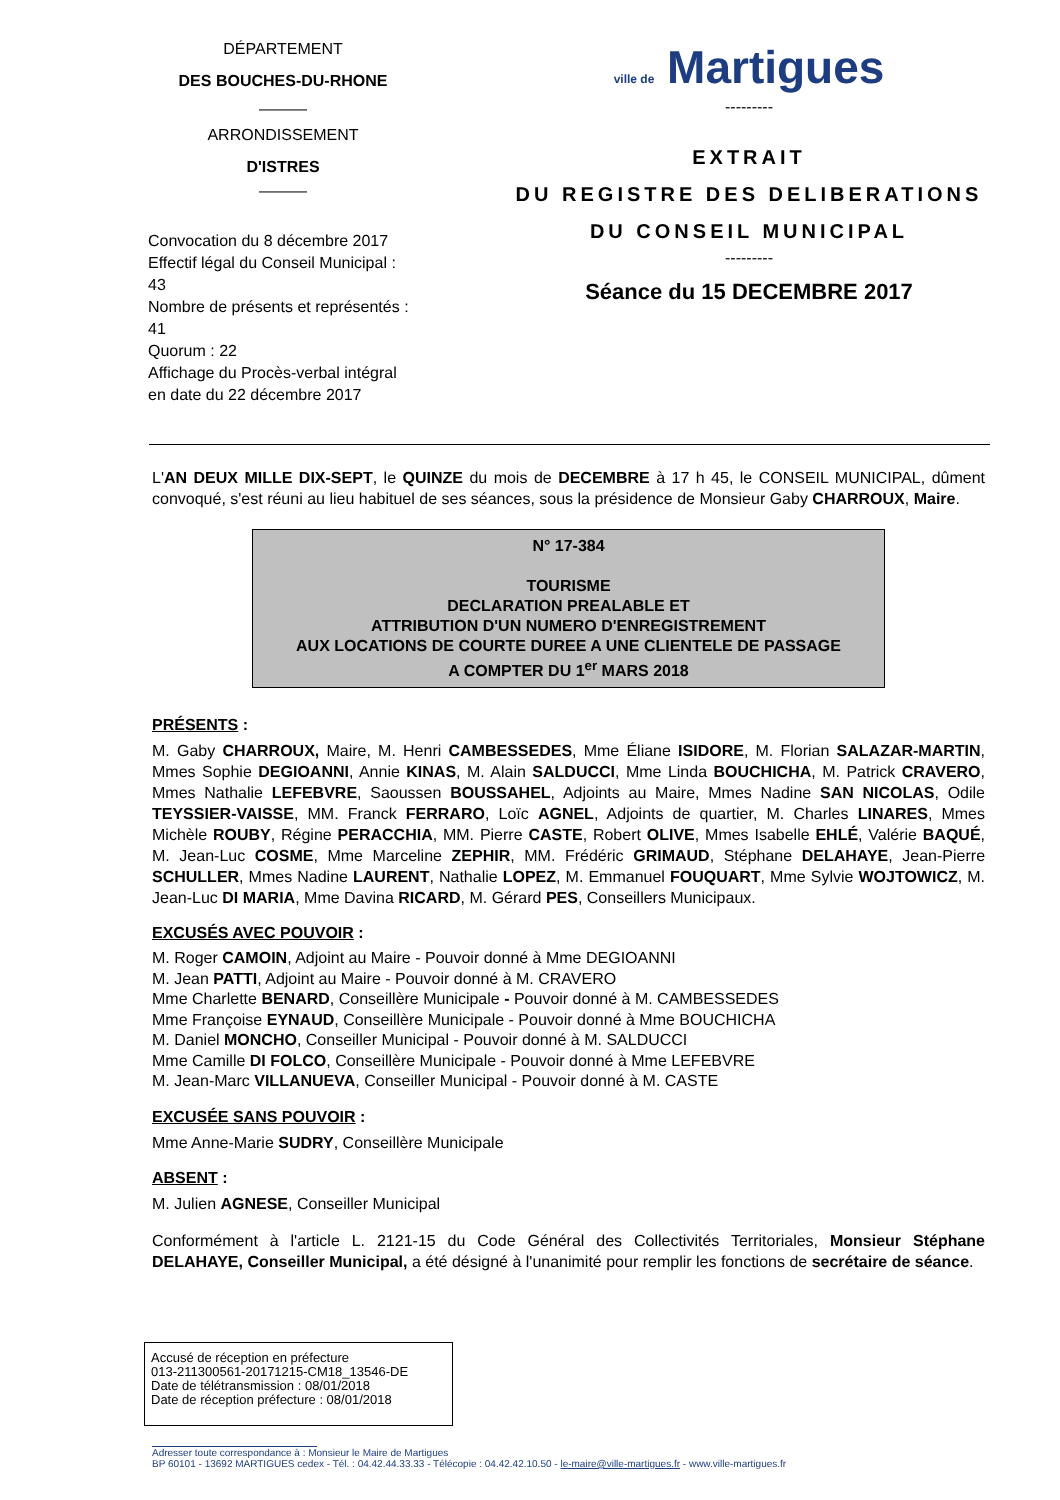DÉPARTEMENT
DES BOUCHES-DU-RHONE
———
ARRONDISSEMENT
D'ISTRES
———
Convocation du 8 décembre 2017
Effectif légal du Conseil Municipal : 43
Nombre de présents et représentés : 41
Quorum : 22
Affichage du Procès-verbal intégral
en date du 22 décembre 2017
ville de Martigues
---------
EXTRAIT
DU REGISTRE DES DELIBERATIONS
DU CONSEIL MUNICIPAL
---------
Séance du 15 DECEMBRE 2017
L'AN DEUX MILLE DIX-SEPT, le QUINZE du mois de DECEMBRE à 17 h 45, le CONSEIL MUNICIPAL, dûment convoqué, s'est réuni au lieu habituel de ses séances, sous la présidence de Monsieur Gaby CHARROUX, Maire.
N° 17-384
TOURISME
DECLARATION PREALABLE ET
ATTRIBUTION D'UN NUMERO D'ENREGISTREMENT
AUX LOCATIONS DE COURTE DUREE A UNE CLIENTELE DE PASSAGE
A COMPTER DU 1<sup>er</sup> MARS 2018
PRÉSENTS :
M. Gaby CHARROUX, Maire, M. Henri CAMBESSEDES, Mme Éliane ISIDORE, M. Florian SALAZAR-MARTIN, Mmes Sophie DEGIOANNI, Annie KINAS, M. Alain SALDUCCI, Mme Linda BOUCHICHA, M. Patrick CRAVERO, Mmes Nathalie LEFEBVRE, Saoussen BOUSSAHEL, Adjoints au Maire, Mmes Nadine SAN NICOLAS, Odile TEYSSIER-VAISSE, MM. Franck FERRARO, Loïc AGNEL, Adjoints de quartier, M. Charles LINARES, Mmes Michèle ROUBY, Régine PERACCHIA, MM. Pierre CASTE, Robert OLIVE, Mmes Isabelle EHLÉ, Valérie BAQUÉ, M. Jean-Luc COSME, Mme Marceline ZEPHIR, MM. Frédéric GRIMAUD, Stéphane DELAHAYE, Jean-Pierre SCHULLER, Mmes Nadine LAURENT, Nathalie LOPEZ, M. Emmanuel FOUQUART, Mme Sylvie WOJTOWICZ, M. Jean-Luc DI MARIA, Mme Davina RICARD, M. Gérard PES, Conseillers Municipaux.
EXCUSÉS AVEC POUVOIR :
M. Roger CAMOIN, Adjoint au Maire - Pouvoir donné à Mme DEGIOANNI
M. Jean PATTI, Adjoint au Maire - Pouvoir donné à M. CRAVERO
Mme Charlette BENARD, Conseillère Municipale - Pouvoir donné à M. CAMBESSEDES
Mme Françoise EYNAUD, Conseillère Municipale - Pouvoir donné à Mme BOUCHICHA
M. Daniel MONCHO, Conseiller Municipal - Pouvoir donné à M. SALDUCCI
Mme Camille DI FOLCO, Conseillère Municipale - Pouvoir donné à Mme LEFEBVRE
M. Jean-Marc VILLANUEVA, Conseiller Municipal - Pouvoir donné à M. CASTE
EXCUSÉE SANS POUVOIR :
Mme Anne-Marie SUDRY, Conseillère Municipale
ABSENT :
M. Julien AGNESE, Conseiller Municipal
Conformément à l'article L. 2121-15 du Code Général des Collectivités Territoriales, Monsieur Stéphane DELAHAYE, Conseiller Municipal, a été désigné à l'unanimité pour remplir les fonctions de secrétaire de séance.
Accusé de réception en préfecture
013-211300561-20171215-CM18_13546-DE
Date de télétransmission : 08/01/2018
Date de réception préfecture : 08/01/2018
Adresser toute correspondance à : Monsieur le Maire de Martigues
BP 60101 - 13692 MARTIGUES cedex - Tél. : 04.42.44.33.33 - Télécopie : 04.42.42.10.50 - le-maire@ville-martigues.fr - www.ville-martigues.fr